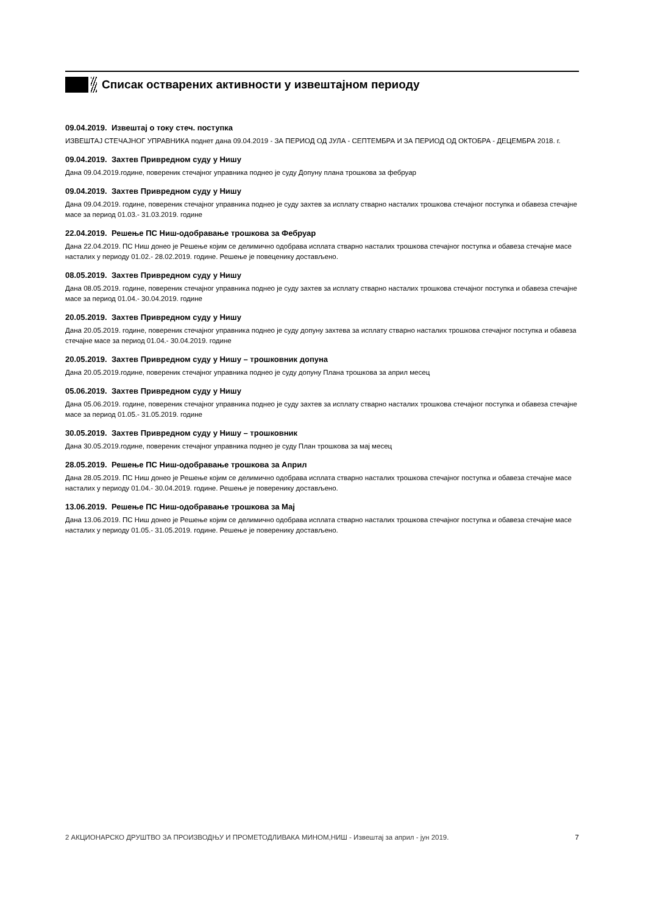Списак остварених активности у извештајном периоду
09.04.2019. Извештај о току стеч. поступка
ИЗВЕШТАЈ СТЕЧАЈНОГ УПРАВНИКА поднет дана 09.04.2019 - ЗА ПЕРИОД ОД ЈУЛА - СЕПТЕМБРА И ЗА ПЕРИОД ОД ОКТОБРА - ДЕЦЕМБРА 2018. г.
09.04.2019. Захтев Привредном суду у Нишу
Дана 09.04.2019.године, повереник стечајног управника поднео је суду Допуну плана трошкова за фебруар
09.04.2019. Захтев Привредном суду у Нишу
Дана 09.04.2019. године, повереник стечајног управника поднео је суду захтев за исплату стварно насталих трошкова стечајног поступка и обавеза стечајне масе за период 01.03.- 31.03.2019. године
22.04.2019. Решење ПС Ниш-одобравање трошкова за Фебруар
Дана 22.04.2019. ПС Ниш донео је Решење којим се делимично одобрава исплата стварно насталих трошкова стечајног поступка и обавеза стечајне масе насталих у периоду 01.02.- 28.02.2019. године. Решење је повеценику достављено.
08.05.2019. Захтев Привредном суду у Нишу
Дана 08.05.2019. године, повереник стечајног управника поднео је суду захтев за исплату стварно насталих трошкова стечајног поступка и обавеза стечајне масе за период 01.04.- 30.04.2019. године
20.05.2019. Захтев Привредном суду у Нишу
Дана 20.05.2019. године, повереник стечајног управника поднео је суду допуну захтева за исплату стварно насталих трошкова стечајног поступка и обавеза стечајне масе за период 01.04.- 30.04.2019. године
20.05.2019. Захтев Привредном суду у Нишу – трошковник допуна
Дана 20.05.2019.године, повереник стечајног управника поднео је суду допуну Плана трошкова за април месец
05.06.2019. Захтев Привредном суду у Нишу
Дана 05.06.2019. године, повереник стечајног управника поднео је суду захтев за исплату стварно насталих трошкова стечајног поступка и обавеза стечајне масе за период 01.05.- 31.05.2019. године
30.05.2019. Захтев Привредном суду у Нишу – трошковник
Дана 30.05.2019.године, повереник стечајног управника поднео је суду План трошкова за мај месец
28.05.2019. Решење ПС Ниш-одобравање трошкова за Април
Дана 28.05.2019. ПС Ниш донео је Решење којим се делимично одобрава исплата стварно насталих трошкова стечајног поступка и обавеза стечајне масе насталих у периоду 01.04.- 30.04.2019. године. Решење је поверенику достављено.
13.06.2019. Решење ПС Ниш-одобравање трошкова за Мај
Дана 13.06.2019. ПС Ниш донео је Решење којим се делимично одобрава исплата стварно насталих трошкова стечајног поступка и обавеза стечајне масе насталих у периоду 01.05.- 31.05.2019. године. Решење је поверенику достављено.
2 АКЦИОНАРСКО ДРУШТВО ЗА ПРОИЗВОДЊУ И ПРОМЕТОДЛИВАКА МИНОМ,НИШ - Извештај за април - јун 2019. 7